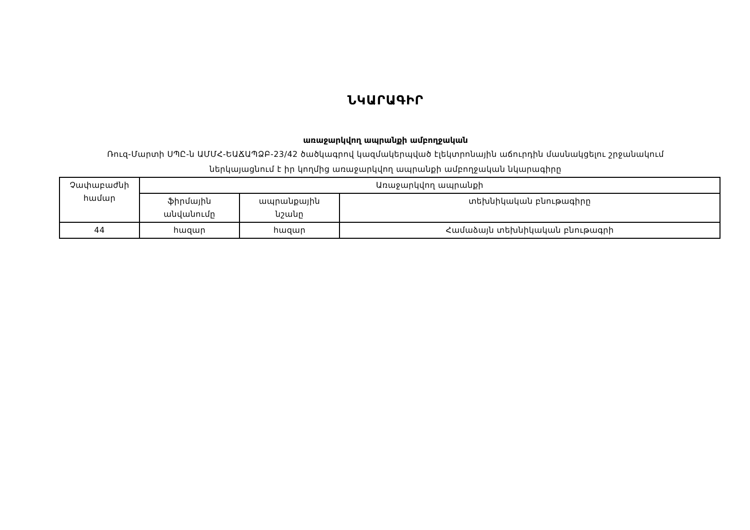ՆԿԱՐԱԳԻՐ
առաջարկվող ապրանքի ամբողջական
Ռուզ-Մարտի ՍՊԸ-ն ԱՄՄՀ-ԵԱՃԱՊՁԲ-23/42 ծածկագրով կազմակերպված էլեկտրոնային աճուրդին մասնակցելու շրջանակում
ներկայացնում է իր կողմից առաջարկվող ապրանքի ամբողջական նկարագիրը
| Չափաբաժնի համար | Առաջարկվող ապրանքի | | |
| | ֆիրմային անվանումը | ապրանքային նշանը | տեխնիկական բնութագիրը |
| 44 | հազար | հազար | Համաձայն տեխնիկական բնութագրի |